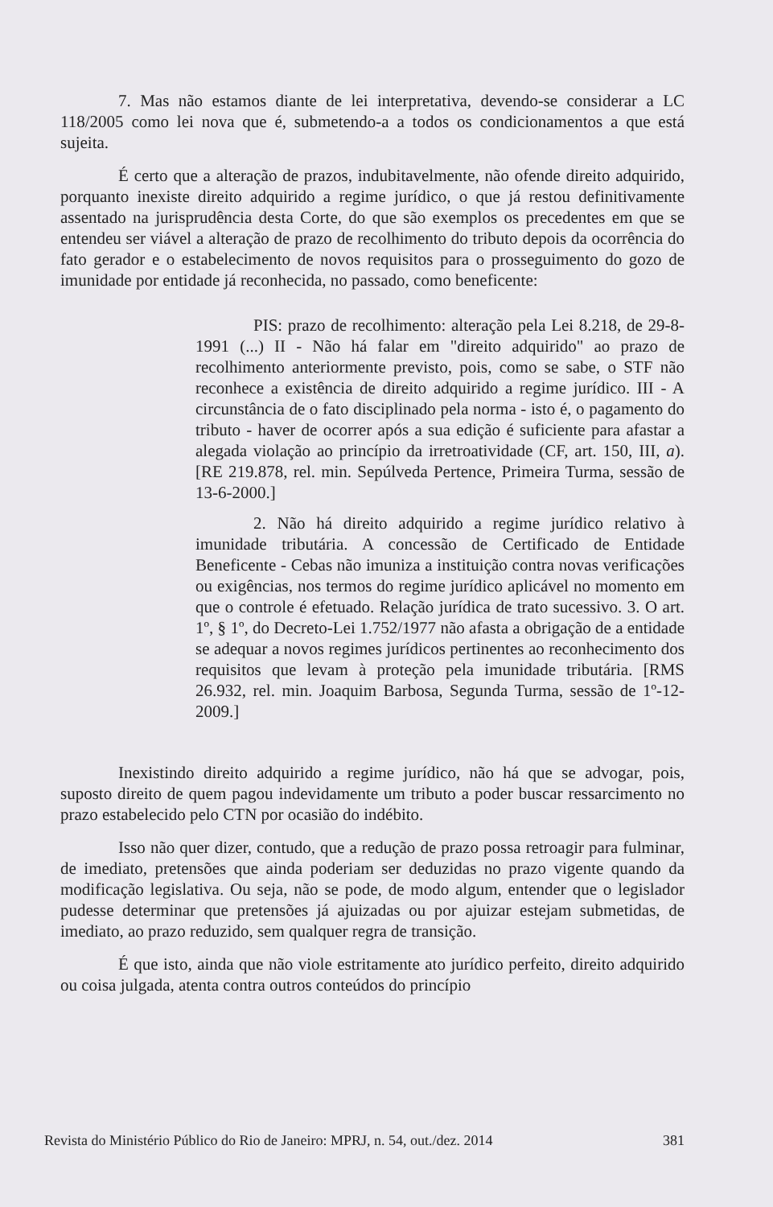7. Mas não estamos diante de lei interpretativa, devendo-se considerar a LC 118/2005 como lei nova que é, submetendo-a a todos os condicionamentos a que está sujeita.
É certo que a alteração de prazos, indubitavelmente, não ofende direito adquirido, porquanto inexiste direito adquirido a regime jurídico, o que já restou definitivamente assentado na jurisprudência desta Corte, do que são exemplos os precedentes em que se entendeu ser viável a alteração de prazo de recolhimento do tributo depois da ocorrência do fato gerador e o estabelecimento de novos requisitos para o prosseguimento do gozo de imunidade por entidade já reconhecida, no passado, como beneficente:
PIS: prazo de recolhimento: alteração pela Lei 8.218, de 29-8-1991 (...) II - Não há falar em "direito adquirido" ao prazo de recolhimento anteriormente previsto, pois, como se sabe, o STF não reconhece a existência de direito adquirido a regime jurídico. III - A circunstância de o fato disciplinado pela norma - isto é, o pagamento do tributo - haver de ocorrer após a sua edição é suficiente para afastar a alegada violação ao princípio da irretroatividade (CF, art. 150, III, a). [RE 219.878, rel. min. Sepúlveda Pertence, Primeira Turma, sessão de 13-6-2000.]
2. Não há direito adquirido a regime jurídico relativo à imunidade tributária. A concessão de Certificado de Entidade Beneficente - Cebas não imuniza a instituição contra novas verificações ou exigências, nos termos do regime jurídico aplicável no momento em que o controle é efetuado. Relação jurídica de trato sucessivo. 3. O art. 1º, § 1º, do Decreto-Lei 1.752/1977 não afasta a obrigação de a entidade se adequar a novos regimes jurídicos pertinentes ao reconhecimento dos requisitos que levam à proteção pela imunidade tributária. [RMS 26.932, rel. min. Joaquim Barbosa, Segunda Turma, sessão de 1º-12-2009.]
Inexistindo direito adquirido a regime jurídico, não há que se advogar, pois, suposto direito de quem pagou indevidamente um tributo a poder buscar ressarcimento no prazo estabelecido pelo CTN por ocasião do indébito.
Isso não quer dizer, contudo, que a redução de prazo possa retroagir para fulminar, de imediato, pretensões que ainda poderiam ser deduzidas no prazo vigente quando da modificação legislativa. Ou seja, não se pode, de modo algum, entender que o legislador pudesse determinar que pretensões já ajuizadas ou por ajuizar estejam submetidas, de imediato, ao prazo reduzido, sem qualquer regra de transição.
É que isto, ainda que não viole estritamente ato jurídico perfeito, direito adquirido ou coisa julgada, atenta contra outros conteúdos do princípio
Revista do Ministério Público do Rio de Janeiro: MPRJ, n. 54, out./dez. 2014 381